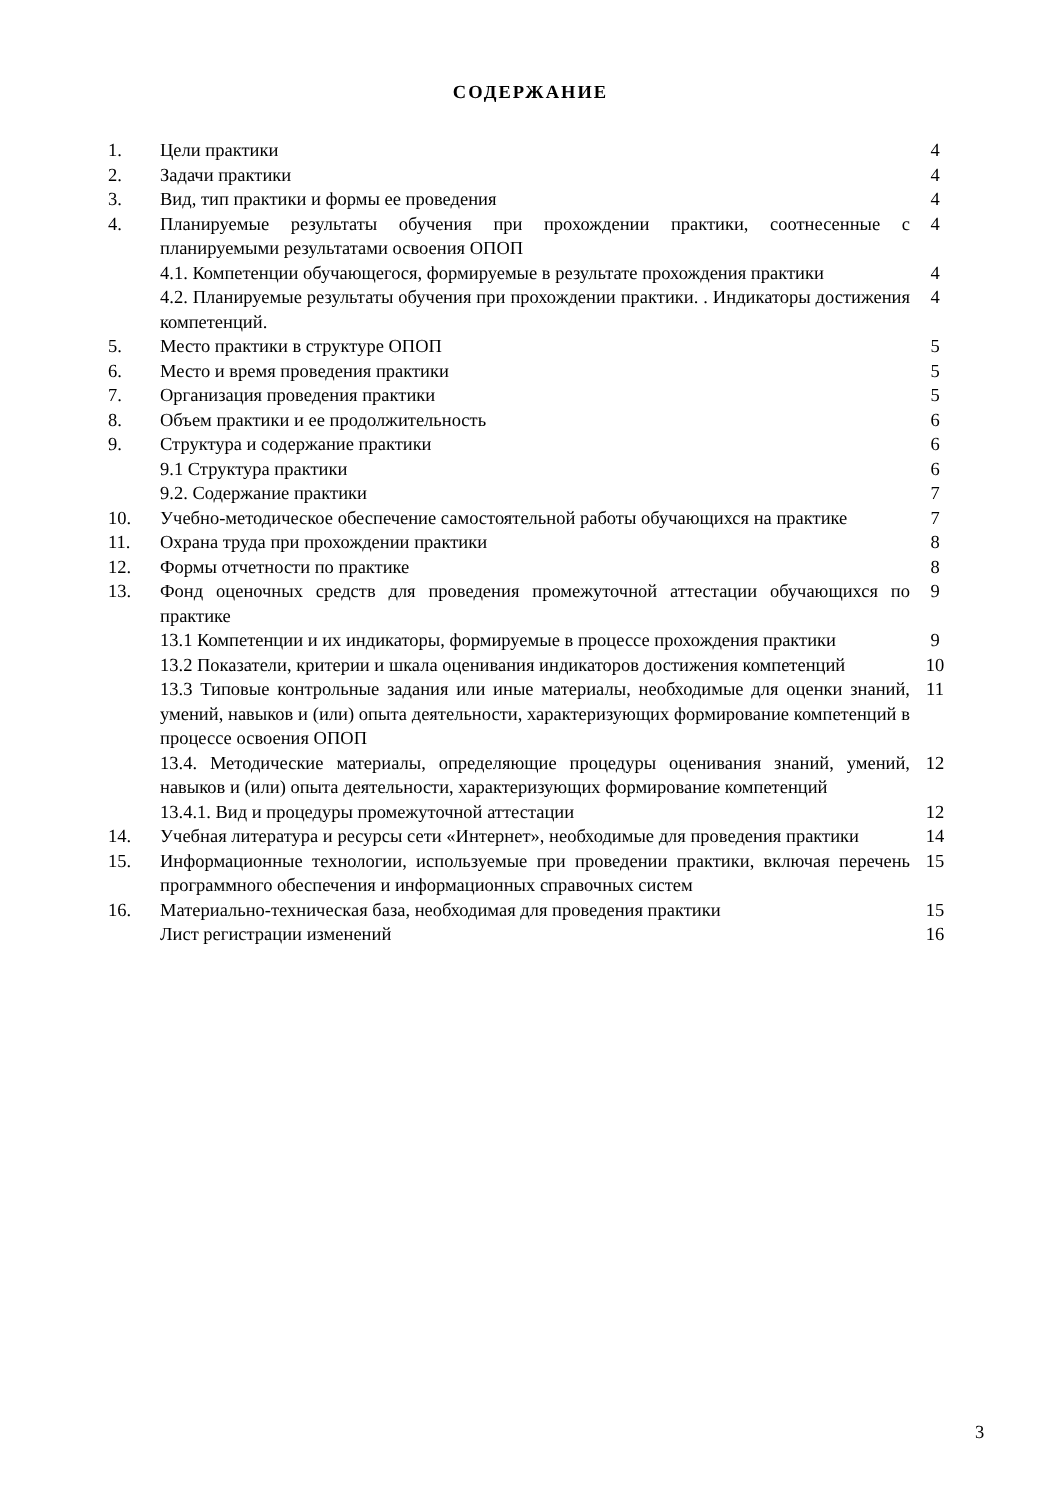СОДЕРЖАНИЕ
| 1. | Цели практики | 4 |
| 2. | Задачи практики | 4 |
| 3. | Вид, тип практики и формы ее проведения | 4 |
| 4. | Планируемые результаты обучения при прохождении практики, соотнесенные с планируемыми результатами освоения ОПОП | 4 |
| | 4.1. Компетенции обучающегося, формируемые в результате прохождения практики | 4 |
| | 4.2. Планируемые результаты обучения при прохождении практики. . Индикаторы достижения компетенций. | 4 |
| 5. | Место практики в структуре ОПОП | 5 |
| 6. | Место и время проведения практики | 5 |
| 7. | Организация проведения практики | 5 |
| 8. | Объем практики и ее продолжительность | 6 |
| 9. | Структура и содержание практики | 6 |
| | 9.1 Структура практики | 6 |
| | 9.2. Содержание практики | 7 |
| 10. | Учебно-методическое обеспечение самостоятельной работы обучающихся на практике | 7 |
| 11. | Охрана труда при прохождении практики | 8 |
| 12. | Формы отчетности по практике | 8 |
| 13. | Фонд оценочных средств для проведения промежуточной аттестации обучающихся по практике | 9 |
| | 13.1 Компетенции и их индикаторы, формируемые в процессе прохождения практики | 9 |
| | 13.2 Показатели, критерии и шкала оценивания индикаторов достижения компетенций | 10 |
| | 13.3 Типовые контрольные задания или иные материалы, необходимые для оценки знаний, умений, навыков и (или) опыта деятельности, характеризующих формирование компетенций в процессе освоения ОПОП | 11 |
| | 13.4. Методические материалы, определяющие процедуры оценивания знаний, умений, навыков и (или) опыта деятельности, характеризующих формирование компетенций | 12 |
| | 13.4.1. Вид и процедуры промежуточной аттестации | 12 |
| 14. | Учебная литература и ресурсы сети «Интернет», необходимые для проведения практики | 14 |
| 15. | Информационные технологии, используемые при проведении практики, включая перечень программного обеспечения и информационных справочных систем | 15 |
| 16. | Материально-техническая база, необходимая для проведения практики | 15 |
| | Лист регистрации изменений | 16 |
3